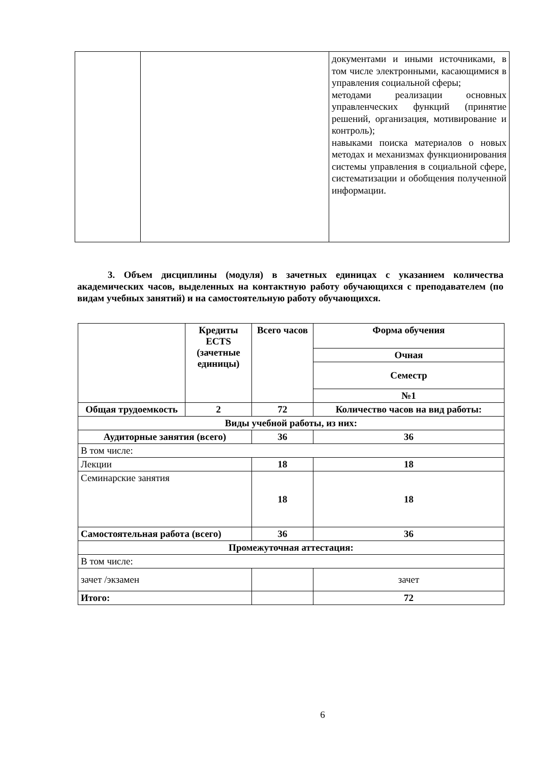| | | документами и иными источниками, в том числе электронными, касающимися в управления социальной сферы; методами реализации основных управленческих функций (принятие решений, организация, мотивирование и контроль); навыками поиска материалов о новых методах и механизмах функционирования системы управления в социальной сфере, систематизации и обобщения полученной информации. |
3. Объем дисциплины (модуля) в зачетных единицах с указанием количества академических часов, выделенных на контактную работу обучающихся с преподавателем (по видам учебных занятий) и на самостоятельную работу обучающихся.
| | Кредиты ECTS (зачетные единицы) | Всего часов | Форма обучения |
| --- | --- | --- | --- |
| | | | Очная |
| | | | Семестр |
| | | | №1 |
| Общая трудоемкость | 2 | 72 | Количество часов на вид работы: |
| Виды учебной работы, из них: | | | |
| Аудиторные занятия (всего) | | 36 | 36 |
| В том числе: | | | |
| Лекции | | 18 | 18 |
| Семинарские занятия | | 18 | 18 |
| Самостоятельная работа (всего) | | 36 | 36 |
| Промежуточная аттестация: | | | |
| В том числе: | | | |
| зачет /экзамен | | | зачет |
| Итого: | | | 72 |
6